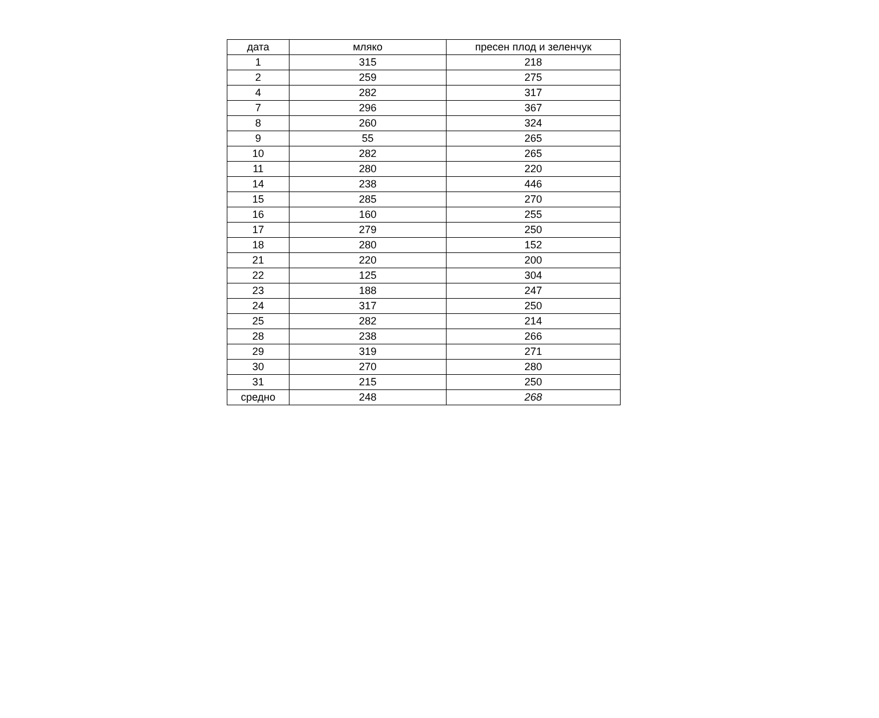| дата | мляко | пресен плод и зеленчук |
| --- | --- | --- |
| 1 | 315 | 218 |
| 2 | 259 | 275 |
| 4 | 282 | 317 |
| 7 | 296 | 367 |
| 8 | 260 | 324 |
| 9 | 55 | 265 |
| 10 | 282 | 265 |
| 11 | 280 | 220 |
| 14 | 238 | 446 |
| 15 | 285 | 270 |
| 16 | 160 | 255 |
| 17 | 279 | 250 |
| 18 | 280 | 152 |
| 21 | 220 | 200 |
| 22 | 125 | 304 |
| 23 | 188 | 247 |
| 24 | 317 | 250 |
| 25 | 282 | 214 |
| 28 | 238 | 266 |
| 29 | 319 | 271 |
| 30 | 270 | 280 |
| 31 | 215 | 250 |
| средно | 248 | 268 |